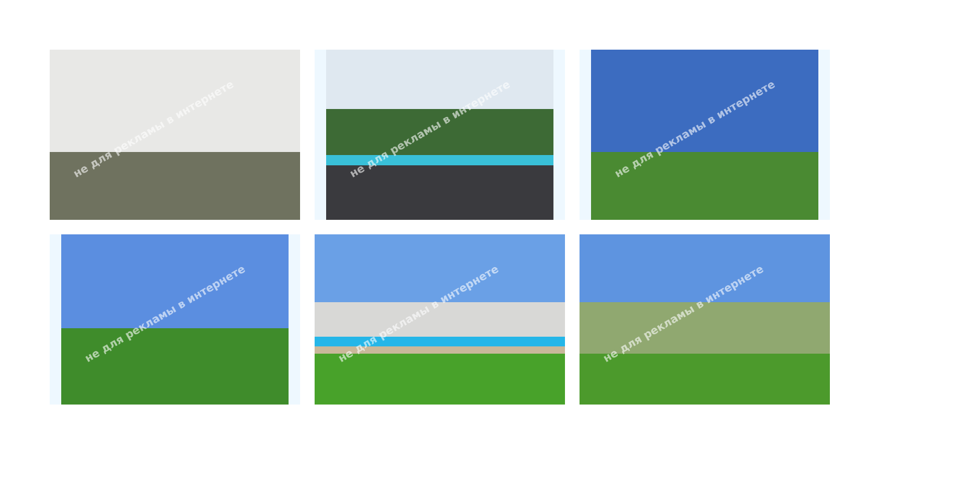не для рекламы в интернете
не для рекламы в интернете
не для рекламы в интернете
не для рекламы в интернете
не для рекламы в интернете
не для рекламы в интернете